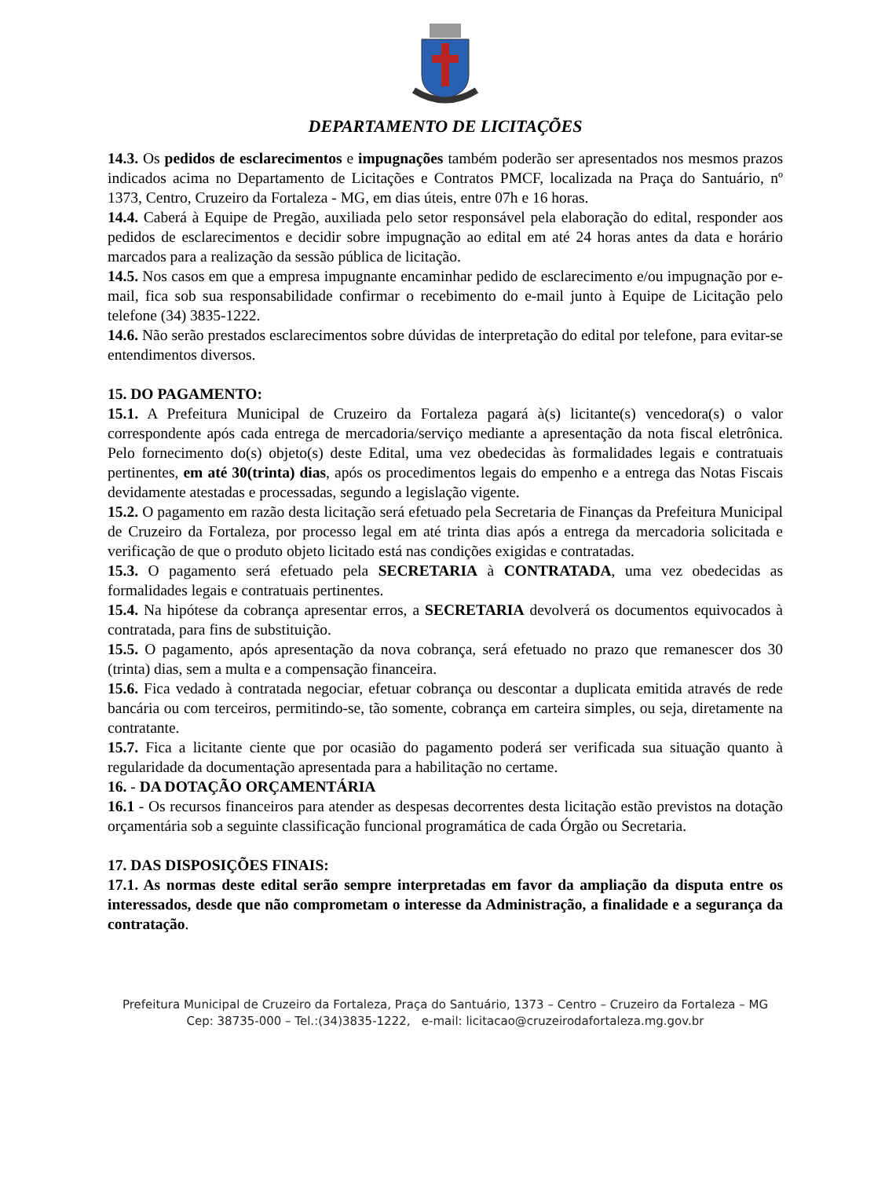DEPARTAMENTO DE LICITAÇÕES
14.3. Os pedidos de esclarecimentos e impugnações também poderão ser apresentados nos mesmos prazos indicados acima no Departamento de Licitações e Contratos PMCF, localizada na Praça do Santuário, nº 1373, Centro, Cruzeiro da Fortaleza - MG, em dias úteis, entre 07h e 16 horas.
14.4. Caberá à Equipe de Pregão, auxiliada pelo setor responsável pela elaboração do edital, responder aos pedidos de esclarecimentos e decidir sobre impugnação ao edital em até 24 horas antes da data e horário marcados para a realização da sessão pública de licitação.
14.5. Nos casos em que a empresa impugnante encaminhar pedido de esclarecimento e/ou impugnação por e-mail, fica sob sua responsabilidade confirmar o recebimento do e-mail junto à Equipe de Licitação pelo telefone (34) 3835-1222.
14.6. Não serão prestados esclarecimentos sobre dúvidas de interpretação do edital por telefone, para evitar-se entendimentos diversos.
15. DO PAGAMENTO:
15.1. A Prefeitura Municipal de Cruzeiro da Fortaleza pagará à(s) licitante(s) vencedora(s) o valor correspondente após cada entrega de mercadoria/serviço mediante a apresentação da nota fiscal eletrônica. Pelo fornecimento do(s) objeto(s) deste Edital, uma vez obedecidas às formalidades legais e contratuais pertinentes, em até 30(trinta) dias, após os procedimentos legais do empenho e a entrega das Notas Fiscais devidamente atestadas e processadas, segundo a legislação vigente.
15.2. O pagamento em razão desta licitação será efetuado pela Secretaria de Finanças da Prefeitura Municipal de Cruzeiro da Fortaleza, por processo legal em até trinta dias após a entrega da mercadoria solicitada e verificação de que o produto objeto licitado está nas condições exigidas e contratadas.
15.3. O pagamento será efetuado pela SECRETARIA à CONTRATADA, uma vez obedecidas as formalidades legais e contratuais pertinentes.
15.4. Na hipótese da cobrança apresentar erros, a SECRETARIA devolverá os documentos equivocados à contratada, para fins de substituição.
15.5. O pagamento, após apresentação da nova cobrança, será efetuado no prazo que remanescer dos 30 (trinta) dias, sem a multa e a compensação financeira.
15.6. Fica vedado à contratada negociar, efetuar cobrança ou descontar a duplicata emitida através de rede bancária ou com terceiros, permitindo-se, tão somente, cobrança em carteira simples, ou seja, diretamente na contratante.
15.7. Fica a licitante ciente que por ocasião do pagamento poderá ser verificada sua situação quanto à regularidade da documentação apresentada para a habilitação no certame.
16. - DA DOTAÇÃO ORÇAMENTÁRIA
16.1 - Os recursos financeiros para atender as despesas decorrentes desta licitação estão previstos na dotação orçamentária sob a seguinte classificação funcional programática de cada Órgão ou Secretaria.
17. DAS DISPOSIÇÕES FINAIS:
17.1. As normas deste edital serão sempre interpretadas em favor da ampliação da disputa entre os interessados, desde que não comprometam o interesse da Administração, a finalidade e a segurança da contratação.
Prefeitura Municipal de Cruzeiro da Fortaleza, Praça do Santuário, 1373 – Centro – Cruzeiro da Fortaleza – MG
Cep: 38735-000 – Tel.:(34)3835-1222, e-mail: licitacao@cruzeirodafortaleza.mg.gov.br